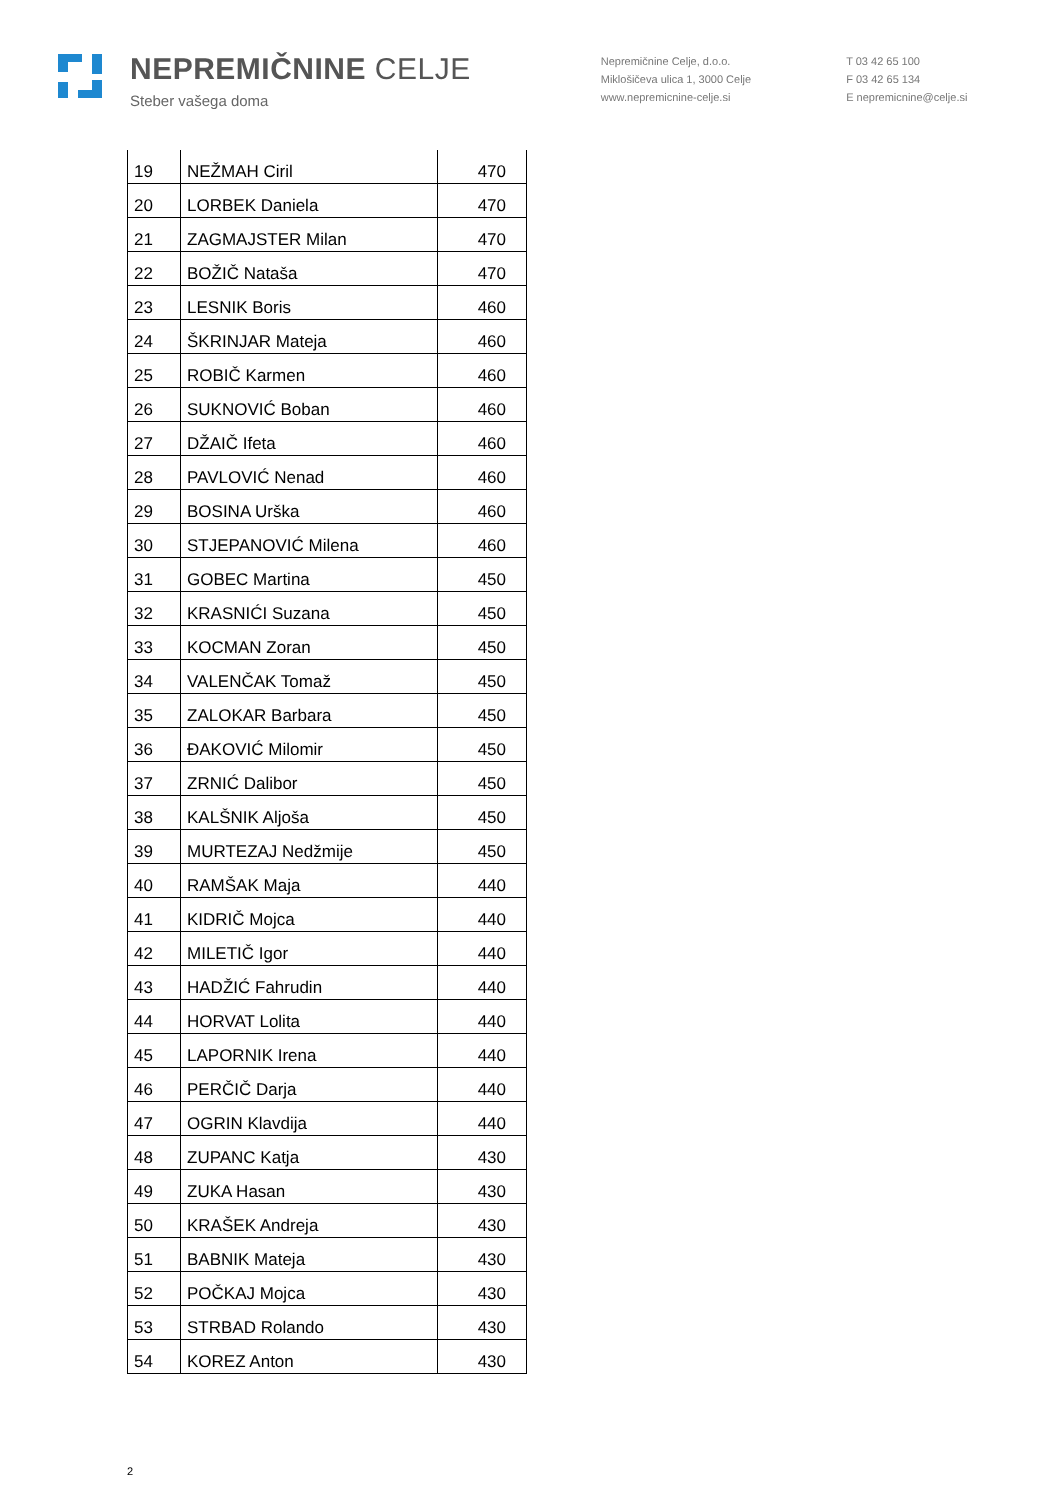NEPREMIČNINE CELJE
Steber vašega doma
Nepremičnine Celje, d.o.o.
Miklošičeva ulica 1, 3000 Celje
www.nepremicnine-celje.si
T 03 42 65 100
F 03 42 65 134
E nepremicnine@celje.si
| 19 | NEŽMAH Ciril | 470 |
| 20 | LORBEK Daniela | 470 |
| 21 | ZAGMAJSTER Milan | 470 |
| 22 | BOŽIČ Nataša | 470 |
| 23 | LESNIK Boris | 460 |
| 24 | ŠKRINJAR Mateja | 460 |
| 25 | ROBIČ Karmen | 460 |
| 26 | SUKNOVIĆ Boban | 460 |
| 27 | DŽAIČ Ifeta | 460 |
| 28 | PAVLOVIĆ Nenad | 460 |
| 29 | BOSINA Urška | 460 |
| 30 | STJEPANOVIĆ Milena | 460 |
| 31 | GOBEC Martina | 450 |
| 32 | KRASNIĆI Suzana | 450 |
| 33 | KOCMAN Zoran | 450 |
| 34 | VALENČAK Tomaž | 450 |
| 35 | ZALOKAR Barbara | 450 |
| 36 | ĐAKOVIĆ Milomir | 450 |
| 37 | ZRNIĆ Dalibor | 450 |
| 38 | KALŠNIK Aljoša | 450 |
| 39 | MURTEZAJ Nedžmije | 450 |
| 40 | RAMŠAK Maja | 440 |
| 41 | KIDRIČ Mojca | 440 |
| 42 | MILETIČ Igor | 440 |
| 43 | HADŽIĆ Fahrudin | 440 |
| 44 | HORVAT Lolita | 440 |
| 45 | LAPORNIK Irena | 440 |
| 46 | PERČIČ Darja | 440 |
| 47 | OGRIN Klavdija | 440 |
| 48 | ZUPANC Katja | 430 |
| 49 | ZUKA Hasan | 430 |
| 50 | KRAŠEK Andreja | 430 |
| 51 | BABNIK Mateja | 430 |
| 52 | POČKAJ Mojca | 430 |
| 53 | STRBAD Rolando | 430 |
| 54 | KOREZ Anton | 430 |
2